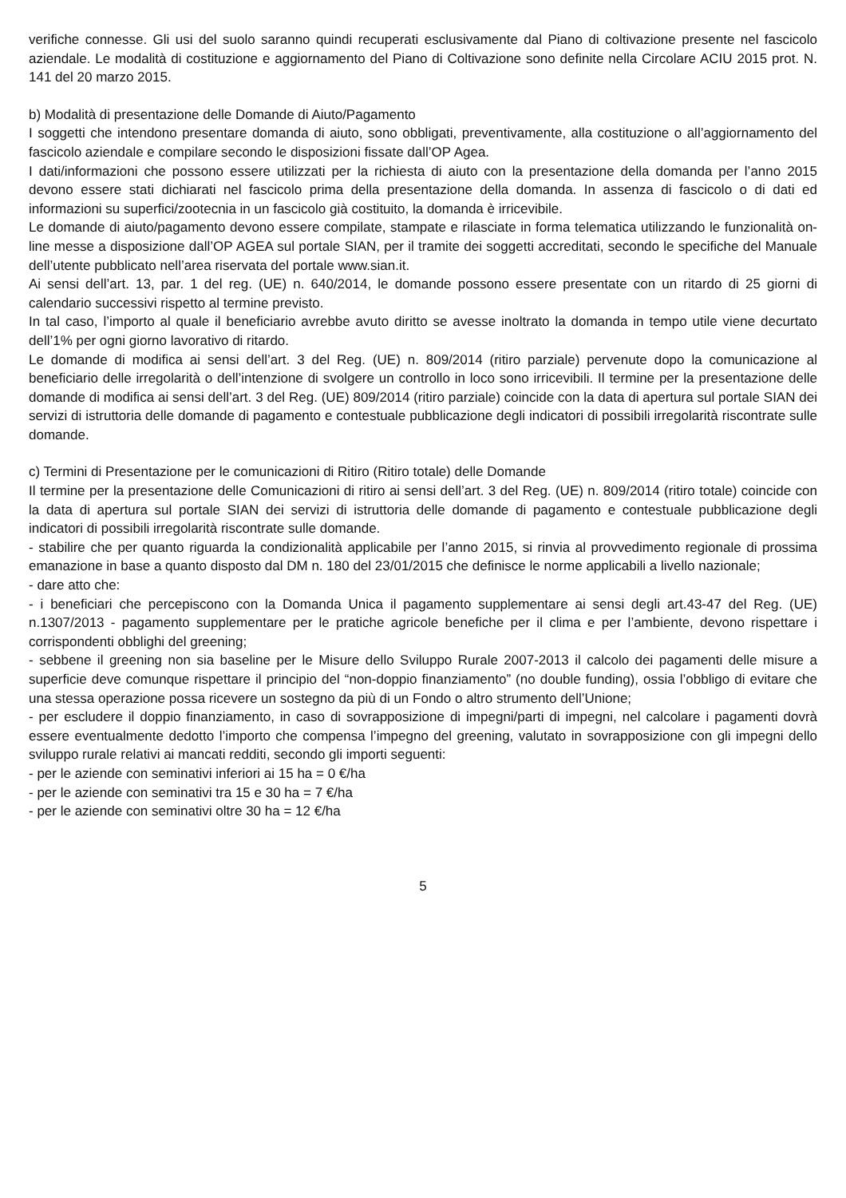verifiche connesse. Gli usi del suolo saranno quindi recuperati esclusivamente dal Piano di coltivazione presente nel fascicolo aziendale. Le modalità di costituzione e aggiornamento del Piano di Coltivazione sono definite nella Circolare ACIU 2015 prot. N. 141 del 20 marzo 2015.
b) Modalità di presentazione delle Domande di Aiuto/Pagamento
I soggetti che intendono presentare domanda di aiuto, sono obbligati, preventivamente, alla costituzione o all’aggiornamento del fascicolo aziendale e compilare secondo le disposizioni fissate dall’OP Agea.
I dati/informazioni che possono essere utilizzati per la richiesta di aiuto con la presentazione della domanda per l’anno 2015 devono essere stati dichiarati nel fascicolo prima della presentazione della domanda. In assenza di fascicolo o di dati ed informazioni su superfici/zootecnia in un fascicolo già costituito, la domanda è irricevibile.
Le domande di aiuto/pagamento devono essere compilate, stampate e rilasciate in forma telematica utilizzando le funzionalità on-line messe a disposizione dall’OP AGEA sul portale SIAN, per il tramite dei soggetti accreditati, secondo le specifiche del Manuale dell’utente pubblicato nell’area riservata del portale www.sian.it.
Ai sensi dell’art. 13, par. 1 del reg. (UE) n. 640/2014, le domande possono essere presentate con un ritardo di 25 giorni di calendario successivi rispetto al termine previsto.
In tal caso, l’importo al quale il beneficiario avrebbe avuto diritto se avesse inoltrato la domanda in tempo utile viene decurtato dell’1% per ogni giorno lavorativo di ritardo.
Le domande di modifica ai sensi dell’art. 3 del Reg. (UE) n. 809/2014 (ritiro parziale) pervenute dopo la comunicazione al beneficiario delle irregolarità o dell’intenzione di svolgere un controllo in loco sono irricevibili. Il termine per la presentazione delle domande di modifica ai sensi dell’art. 3 del Reg. (UE) 809/2014 (ritiro parziale) coincide con la data di apertura sul portale SIAN dei servizi di istruttoria delle domande di pagamento e contestuale pubblicazione degli indicatori di possibili irregolarità riscontrate sulle domande.
c) Termini di Presentazione per le comunicazioni di Ritiro (Ritiro totale) delle Domande
Il termine per la presentazione delle Comunicazioni di ritiro ai sensi dell’art. 3 del Reg. (UE) n. 809/2014 (ritiro totale) coincide con la data di apertura sul portale SIAN dei servizi di istruttoria delle domande di pagamento e contestuale pubblicazione degli indicatori di possibili irregolarità riscontrate sulle domande.
- stabilire che per quanto riguarda la condizionalità applicabile per l’anno 2015, si rinvia al provvedimento regionale di prossima emanazione in base a quanto disposto dal DM n. 180 del 23/01/2015 che definisce le norme applicabili a livello nazionale;
- dare atto che:
- i beneficiari che percepiscono con la Domanda Unica il pagamento supplementare ai sensi degli art.43-47 del Reg. (UE) n.1307/2013 - pagamento supplementare per le pratiche agricole benefiche per il clima e per l’ambiente, devono rispettare i corrispondenti obblighi del greening;
- sebbene il greening non sia baseline per le Misure dello Sviluppo Rurale 2007-2013 il calcolo dei pagamenti delle misure a superficie deve comunque rispettare il principio del “non-doppio finanziamento” (no double funding), ossia l’obbligo di evitare che una stessa operazione possa ricevere un sostegno da più di un Fondo o altro strumento dell’Unione;
- per escludere il doppio finanziamento, in caso di sovrapposizione di impegni/parti di impegni, nel calcolare i pagamenti dovrà essere eventualmente dedotto l’importo che compensa l’impegno del greening, valutato in sovrapposizione con gli impegni dello sviluppo rurale relativi ai mancati redditi, secondo gli importi seguenti:
- per le aziende con seminativi inferiori ai 15 ha = 0 €/ha
- per le aziende con seminativi tra 15 e 30 ha = 7 €/ha
- per le aziende con seminativi oltre 30 ha = 12 €/ha
5